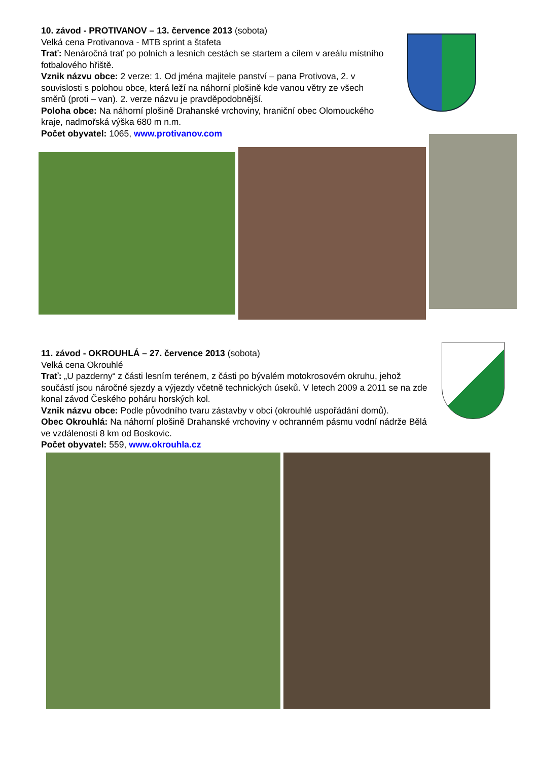10. závod - PROTIVANOV – 13. července 2013 (sobota)
Velká cena Protivanova - MTB sprint a štafeta
Trať: Nenáročná trať po polních a lesních cestách se startem a cílem v areálu místního fotbalového hřiště.
Vznik názvu obce: 2 verze: 1. Od jména majitele panství – pana Protivova, 2. v souvislosti s polohou obce, která leží na náhorní plošině kde vanou větry ze všech směrů (proti – van). 2. verze názvu je pravděpodobnější.
Poloha obce: Na náhorní plošině Drahanské vrchoviny, hraniční obec Olomouckého kraje, nadmořská výška 680 m n.m.
Počet obyvatel: 1065, www.protivanov.com
11. závod - OKROUHLÁ – 27. července 2013 (sobota)
Velká cena Okrouhlé
Trať: „U pazderny“ z části lesním terénem, z části po bývalém motokrosovém okruhu, jehož součástí jsou náročné sjezdy a výjezdy včetně technických úseků. V letech 2009 a 2011 se na zde konal závod Českého poháru horských kol.
Vznik názvu obce: Podle původního tvaru zástavby v obci (okrouhlé uspořádání domů).
Obec Okrouhlá: Na náhorní plošině Drahanské vrchoviny v ochranném pásmu vodní nádrže Bělá ve vzdálenosti 8 km od Boskovic.
Počet obyvatel: 559, www.okrouhla.cz